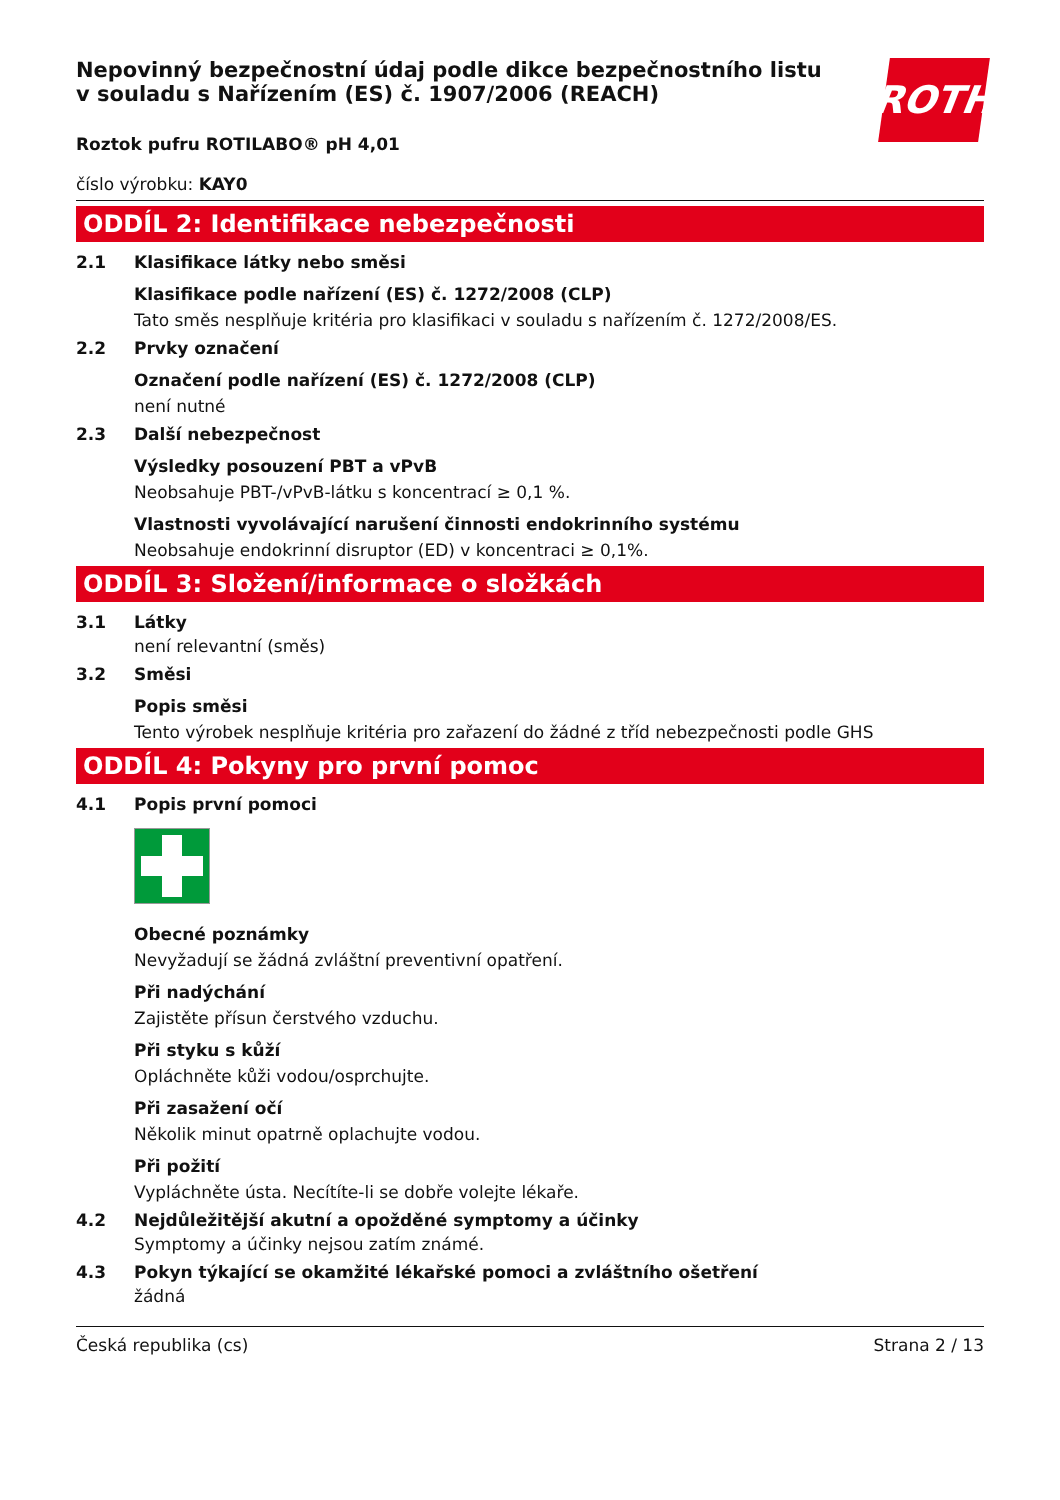ROTH
Nepovinný bezpečnostní údaj podle dikce bezpečnostního listu v souladu s Nařízením (ES) č. 1907/2006 (REACH)
Roztok pufru ROTILABO® pH 4,01
číslo výrobku: KAY0
ODDÍL 2: Identifikace nebezpečnosti
2.1 Klasifikace látky nebo směsi
Klasifikace podle nařízení (ES) č. 1272/2008 (CLP)
Tato směs nesplňuje kritéria pro klasifikaci v souladu s nařízením č. 1272/2008/ES.
2.2 Prvky označení
Označení podle nařízení (ES) č. 1272/2008 (CLP)
není nutné
2.3 Další nebezpečnost
Výsledky posouzení PBT a vPvB
Neobsahuje PBT-/vPvB-látku s koncentrací ≥ 0,1 %.
Vlastnosti vyvolávající narušení činnosti endokrinního systému
Neobsahuje endokrinní disruptor (ED) v koncentraci ≥ 0,1%.
ODDÍL 3: Složení/informace o složkách
3.1 Látky
není relevantní (směs)
3.2 Směsi
Popis směsi
Tento výrobek nesplňuje kritéria pro zařazení do žádné z tříd nebezpečnosti podle GHS
ODDÍL 4: Pokyny pro první pomoc
4.1 Popis první pomoci
Obecné poznámky
Nevyžadují se žádná zvláštní preventivní opatření.
Při nadýchání
Zajistěte přísun čerstvého vzduchu.
Při styku s kůží
Opláchněte kůži vodou/osprchujte.
Při zasažení očí
Několik minut opatrně oplachujte vodou.
Při požití
Vypláchněte ústa. Necítíte-li se dobře volejte lékaře.
4.2 Nejdůležitější akutní a opožděné symptomy a účinky
Symptomy a účinky nejsou zatím známé.
4.3 Pokyn týkající se okamžité lékařské pomoci a zvláštního ošetření
žádná
Česká republika (cs) Strana 2 / 13